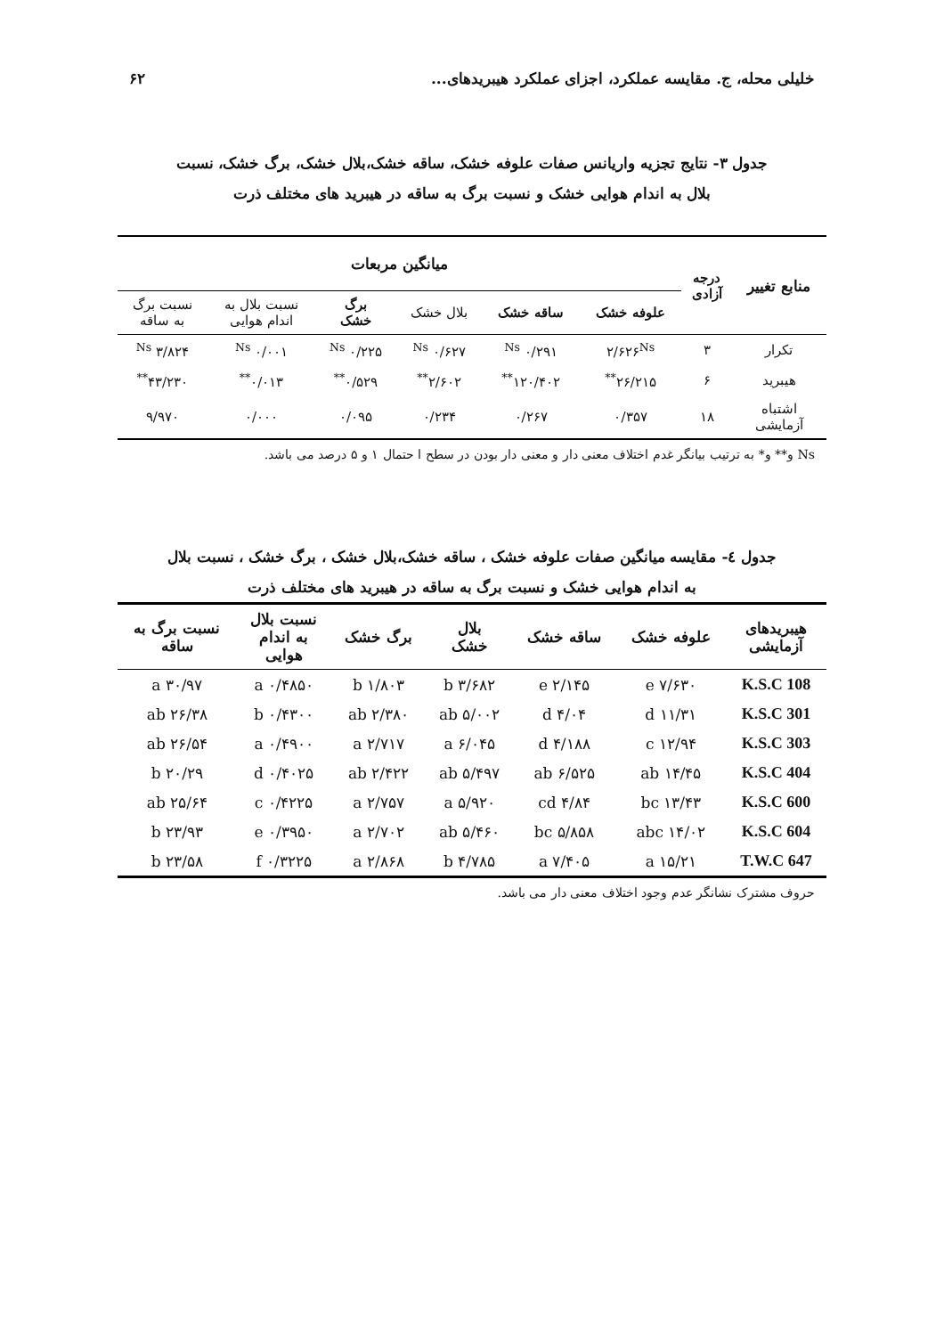خلیلی محله، ج. مقایسه عملکرد، اجزای عملکرد هیبریدهای... ۶۲
جدول ۳- نتایج تجزیه واریانس صفات علوفه خشک، ساقه خشک،بلال خشک، برگ خشک، نسبت
بلال به اندام هوایی خشک و نسبت برگ به ساقه در هیبرید های مختلف ذرت
| منابع تغییر | درجه آزادی | میانگین مربعات | | | | | |
| --- | --- | --- | --- | --- | --- | --- | --- |
| | | علوفه خشک | ساقه خشک | بلال خشک | برگ خشک | نسبت بلال به اندام هوایی | نسبت برگ به ساقه |
| تکرار | ۳ | ۲/۶۲۶<sup>Ns</sup> | ۰/۲۹۱ <sup>Ns</sup> | ۰/۶۲۷ <sup>Ns</sup> | ۰/۲۲۵ <sup>Ns</sup> | ۰/۰۰۱ <sup>Ns</sup> | ۳/۸۲۴ <sup>Ns</sup> |
| هیبرید | ۶ | ۲۶/۲۱۵<sup>**</sup> | ۱۲۰/۴۰۲<sup>**</sup> | ۲/۶۰۲<sup>**</sup> | ۰/۵۲۹<sup>**</sup> | ۰/۰۱۳<sup>**</sup> | ۴۳/۲۳۰<sup>**</sup> |
| اشتباه آزمایشی | ۱۸ | ۰/۳۵۷ | ۰/۲۶۷ | ۰/۲۳۴ | ۰/۰۹۵ | ۰/۰۰۰ | ۹/۹۷۰ |
Ns و** و* به ترتیب بیانگر غدم اختلاف معنی دار و معنی دار بودن در سطح ا حتمال ۱ و ۵ درصد می باشد.
جدول ٤- مقایسه میانگین صفات علوفه خشک ، ساقه خشک،بلال خشک ، برگ خشک ، نسبت بلال
به اندام هوایی خشک و نسبت برگ به ساقه در هیبرید های مختلف ذرت
| هیبریدهای آزمایشی | علوفه خشک | ساقه خشک | بلال خشک | برگ خشک | نسبت بلال به اندام هوایی | نسبت برگ به ساقه |
| --- | --- | --- | --- | --- | --- | --- |
| K.S.C 108 | ۷/۶۳۰ e | ۲/۱۴۵ e | ۳/۶۸۲ b | ۱/۸۰۳ b | ۰/۴۸۵۰ a | ۳۰/۹۷ a |
| K.S.C 301 | ۱۱/۳۱ d | ۴/۰۴ d | ۵/۰۰۲ ab | ۲/۳۸۰ ab | ۰/۴۳۰۰ b | ۲۶/۳۸ ab |
| K.S.C 303 | ۱۲/۹۴ c | ۴/۱۸۸ d | ۶/۰۴۵ a | ۲/۷۱۷ a | ۰/۴۹۰۰ a | ۲۶/۵۴ ab |
| K.S.C 404 | ۱۴/۴۵ ab | ۶/۵۲۵ ab | ۵/۴۹۷ ab | ۲/۴۲۲ ab | ۰/۴۰۲۵ d | ۲۰/۲۹ b |
| K.S.C 600 | ۱۳/۴۳ bc | ۴/۸۴ cd | ۵/۹۲۰ a | ۲/۷۵۷ a | ۰/۴۲۲۵ c | ۲۵/۶۴ ab |
| K.S.C 604 | ۱۴/۰۲ abc | ۵/۸۵۸ bc | ۵/۴۶۰ ab | ۲/۷۰۲ a | ۰/۳۹۵۰ e | ۲۳/۹۳ b |
| T.W.C 647 | ۱۵/۲۱ a | ۷/۴۰۵ a | ۴/۷۸۵ b | ۲/۸۶۸ a | ۰/۳۲۲۵ f | ۲۳/۵۸ b |
حروف مشترک نشانگر عدم وجود اختلاف معنی دار می باشد.